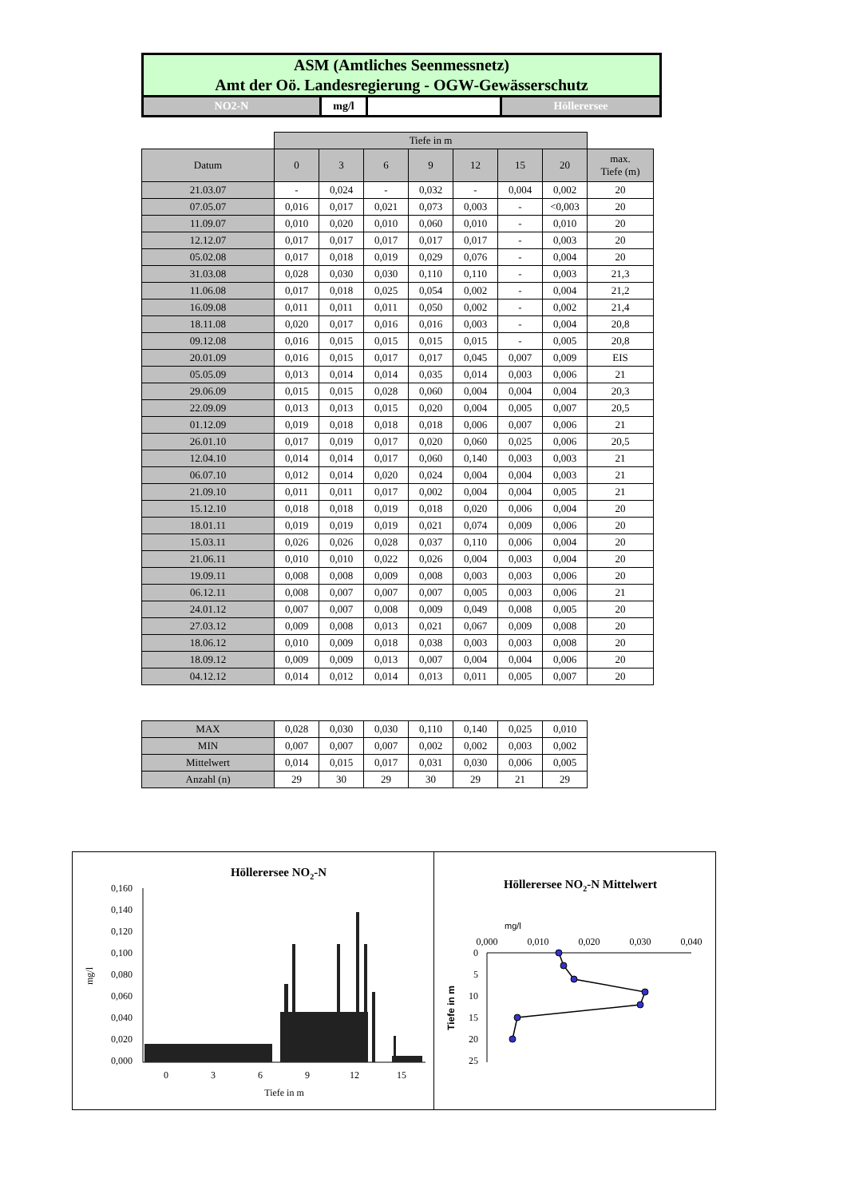ASM (Amtliches Seenmessnetz)
Amt der Oö. Landesregierung - OGW-Gewässerschutz
NO2-N mg/l Höllerersee
| | Tiefe in m | | | | | | | |
| Datum | 0 | 3 | 6 | 9 | 12 | 15 | 20 | max. Tiefe (m) |
| 21.03.07 | - | 0,024 | - | 0,032 | - | 0,004 | 0,002 | 20 |
| 07.05.07 | 0,016 | 0,017 | 0,021 | 0,073 | 0,003 | - | <0,003 | 20 |
| 11.09.07 | 0,010 | 0,020 | 0,010 | 0,060 | 0,010 | - | 0,010 | 20 |
| 12.12.07 | 0,017 | 0,017 | 0,017 | 0,017 | 0,017 | - | 0,003 | 20 |
| 05.02.08 | 0,017 | 0,018 | 0,019 | 0,029 | 0,076 | - | 0,004 | 20 |
| 31.03.08 | 0,028 | 0,030 | 0,030 | 0,110 | 0,110 | - | 0,003 | 21,3 |
| 11.06.08 | 0,017 | 0,018 | 0,025 | 0,054 | 0,002 | - | 0,004 | 21,2 |
| 16.09.08 | 0,011 | 0,011 | 0,011 | 0,050 | 0,002 | - | 0,002 | 21,4 |
| 18.11.08 | 0,020 | 0,017 | 0,016 | 0,016 | 0,003 | - | 0,004 | 20,8 |
| 09.12.08 | 0,016 | 0,015 | 0,015 | 0,015 | 0,015 | - | 0,005 | 20,8 |
| 20.01.09 | 0,016 | 0,015 | 0,017 | 0,017 | 0,045 | 0,007 | 0,009 | EIS |
| 05.05.09 | 0,013 | 0,014 | 0,014 | 0,035 | 0,014 | 0,003 | 0,006 | 21 |
| 29.06.09 | 0,015 | 0,015 | 0,028 | 0,060 | 0,004 | 0,004 | 0,004 | 20,3 |
| 22.09.09 | 0,013 | 0,013 | 0,015 | 0,020 | 0,004 | 0,005 | 0,007 | 20,5 |
| 01.12.09 | 0,019 | 0,018 | 0,018 | 0,018 | 0,006 | 0,007 | 0,006 | 21 |
| 26.01.10 | 0,017 | 0,019 | 0,017 | 0,020 | 0,060 | 0,025 | 0,006 | 20,5 |
| 12.04.10 | 0,014 | 0,014 | 0,017 | 0,060 | 0,140 | 0,003 | 0,003 | 21 |
| 06.07.10 | 0,012 | 0,014 | 0,020 | 0,024 | 0,004 | 0,004 | 0,003 | 21 |
| 21.09.10 | 0,011 | 0,011 | 0,017 | 0,002 | 0,004 | 0,004 | 0,005 | 21 |
| 15.12.10 | 0,018 | 0,018 | 0,019 | 0,018 | 0,020 | 0,006 | 0,004 | 20 |
| 18.01.11 | 0,019 | 0,019 | 0,019 | 0,021 | 0,074 | 0,009 | 0,006 | 20 |
| 15.03.11 | 0,026 | 0,026 | 0,028 | 0,037 | 0,110 | 0,006 | 0,004 | 20 |
| 21.06.11 | 0,010 | 0,010 | 0,022 | 0,026 | 0,004 | 0,003 | 0,004 | 20 |
| 19.09.11 | 0,008 | 0,008 | 0,009 | 0,008 | 0,003 | 0,003 | 0,006 | 20 |
| 06.12.11 | 0,008 | 0,007 | 0,007 | 0,007 | 0,005 | 0,003 | 0,006 | 21 |
| 24.01.12 | 0,007 | 0,007 | 0,008 | 0,009 | 0,049 | 0,008 | 0,005 | 20 |
| 27.03.12 | 0,009 | 0,008 | 0,013 | 0,021 | 0,067 | 0,009 | 0,008 | 20 |
| 18.06.12 | 0,010 | 0,009 | 0,018 | 0,038 | 0,003 | 0,003 | 0,008 | 20 |
| 18.09.12 | 0,009 | 0,009 | 0,013 | 0,007 | 0,004 | 0,004 | 0,006 | 20 |
| 04.12.12 | 0,014 | 0,012 | 0,014 | 0,013 | 0,011 | 0,005 | 0,007 | 20 |
| MAX | 0,028 | 0,030 | 0,030 | 0,110 | 0,140 | 0,025 | 0,010 |
| MIN | 0,007 | 0,007 | 0,007 | 0,002 | 0,002 | 0,003 | 0,002 |
| Mittelwert | 0,014 | 0,015 | 0,017 | 0,031 | 0,030 | 0,006 | 0,005 |
| Anzahl (n) | 29 | 30 | 29 | 30 | 29 | 21 | 29 |
Höllerersee NO2-N
0,160
0,140
0,120
0,100
0,080
0,060
0,040
0,020
0,000
mg/l
0
3
6
9
12
15
Tiefe in m
Höllerersee NO2-N Mittelwert
mg/l
0,000
0,010
0,020
0,030
0,040
0
5
10
15
20
25
Tiefe in m